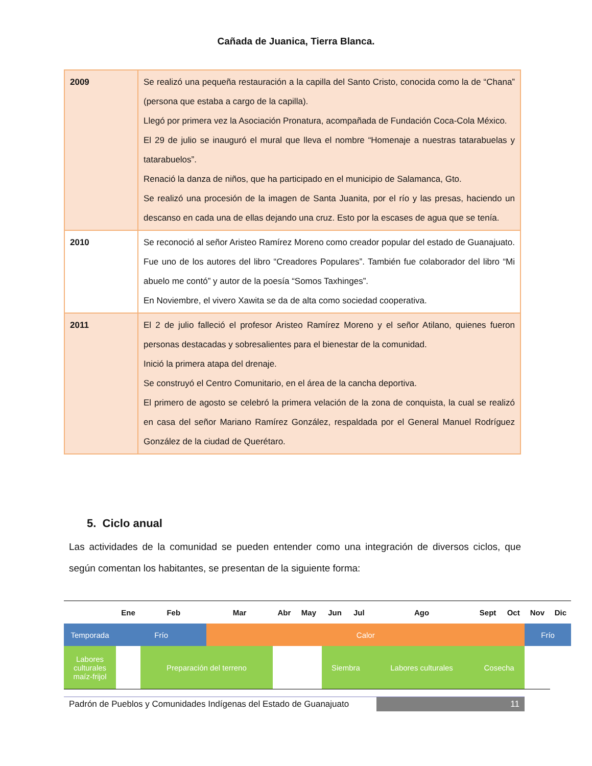Cañada de Juanica, Tierra Blanca.
| 2009 | Se realizó una pequeña restauración a la capilla del Santo Cristo, conocida como la de “Chana” (persona que estaba a cargo de la capilla). Llegó por primera vez la Asociación Pronatura, acompañada de Fundación Coca-Cola México. El 29 de julio se inauguró el mural que lleva el nombre “Homenaje a nuestras tatarabuelas y tatarabuelos”. Renació la danza de niños, que ha participado en el municipio de Salamanca, Gto. Se realizó una procesión de la imagen de Santa Juanita, por el río y las presas, haciendo un descanso en cada una de ellas dejando una cruz. Esto por la escases de agua que se tenía. |
| 2010 | Se reconoció al señor Aristeo Ramírez Moreno como creador popular del estado de Guanajuato. Fue uno de los autores del libro “Creadores Populares”. También fue colaborador del libro “Mi abuelo me contó” y autor de la poesía “Somos Taxhinges”. En Noviembre, el vivero Xawita se da de alta como sociedad cooperativa. |
| 2011 | El 2 de julio falleció el profesor Aristeo Ramírez Moreno y el señor Atilano, quienes fueron personas destacadas y sobresalientes para el bienestar de la comunidad. Inició la primera atapa del drenaje. Se construyó el Centro Comunitario, en el área de la cancha deportiva. El primero de agosto se celebró la primera velación de la zona de conquista, la cual se realizó en casa del señor Mariano Ramírez González, respaldada por el General Manuel Rodríguez González de la ciudad de Querétaro. |
5. Ciclo anual
Las actividades de la comunidad se pueden entender como una integración de diversos ciclos, que según comentan los habitantes, se presentan de la siguiente forma:
| | Ene | Feb | Mar | Abr | May | Jun | Jul | Ago | Sept | Oct | Nov | Dic |
| --- | --- | --- | --- | --- | --- | --- | --- | --- | --- | --- | --- | --- |
| Temporada | Frío | | Calor | | | | | | | | Frío | |
| Labores culturales maíz-frijol | | Preparación del terreno | | | | Siembra | | Labores culturales | Cosecha | | | |
Padrón de Pueblos y Comunidades Indígenas del Estado de Guanajuato 11